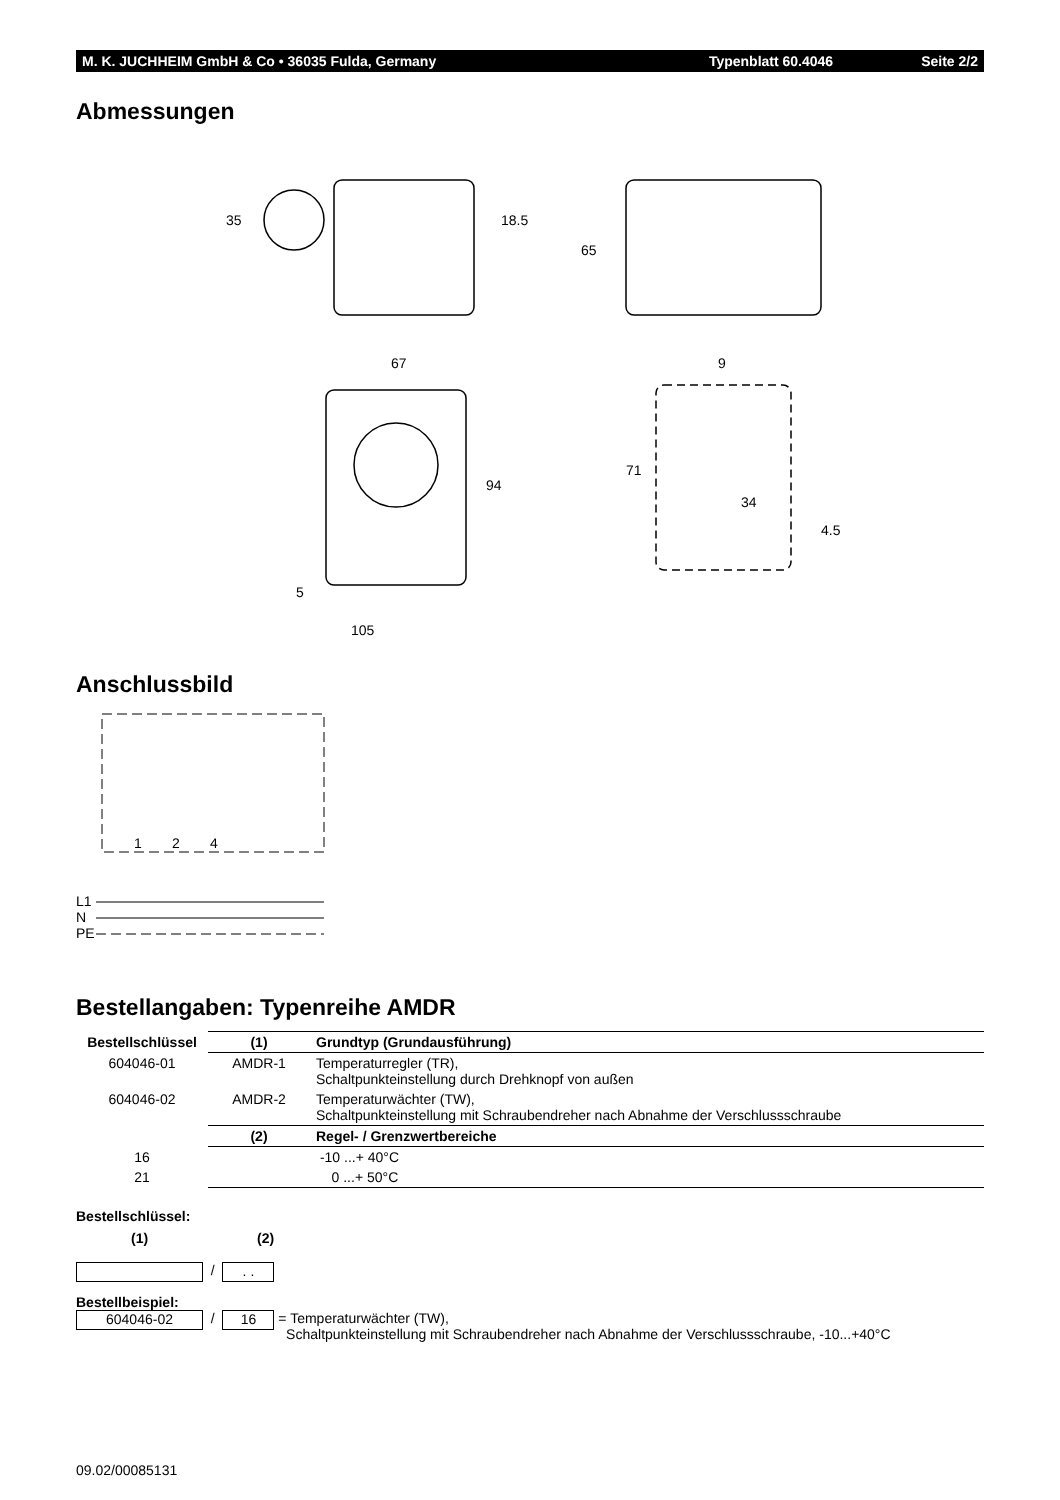M. K. JUCHHEIM GmbH & Co • 36035 Fulda, Germany Typenblatt 60.4046 Seite 2/2
Abmessungen
35
18.5
65
67
94
5
105
9
71
34
4.5
Anschlussbild
1
2
4
L1
N
PE
Bestellangaben: Typenreihe AMDR
| Bestellschlüssel | (1) | Grundtyp (Grundausführung) |
| --- | --- | --- |
| 604046-01 | AMDR-1 | Temperaturregler (TR), Schaltpunkteinstellung durch Drehknopf von außen |
| 604046-02 | AMDR-2 | Temperaturwächter (TW), Schaltpunkteinstellung mit Schraubendreher nach Abnahme der Verschlussschraube |
| | (2) | Regel- / Grenzwertbereiche |
| 16 | | -10 ...+ 40°C |
| 21 | | 0 ...+ 50°C |
Bestellschlüssel:
(1) (2)
/ . .
Bestellbeispiel:
604046-02 / 16 = Temperaturwächter (TW),
Schaltpunkteinstellung mit Schraubendreher nach Abnahme der Verschlussschraube, -10...+40°C
09.02/00085131